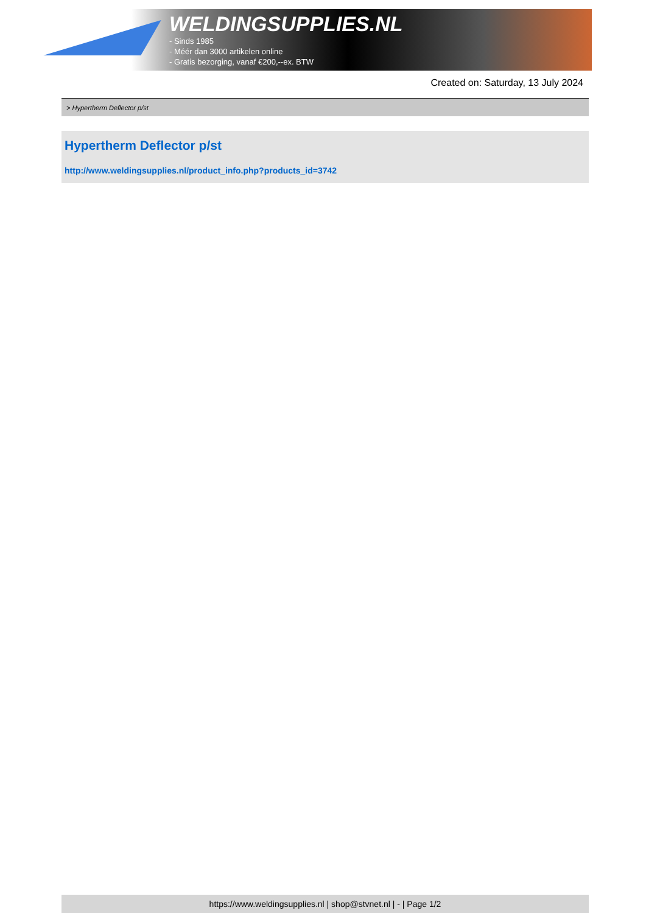WELDINGSUPPLIES.NL
- Sinds 1985
- Méér dan 3000 artikelen online
- Gratis bezorging, vanaf €200,--ex. BTW
Created on: Saturday, 13 July 2024
> Hypertherm Deflector p/st
Hypertherm Deflector p/st
http://www.weldingsupplies.nl/product_info.php?products_id=3742
https://www.weldingsupplies.nl | shop@stvnet.nl | - | Page 1/2